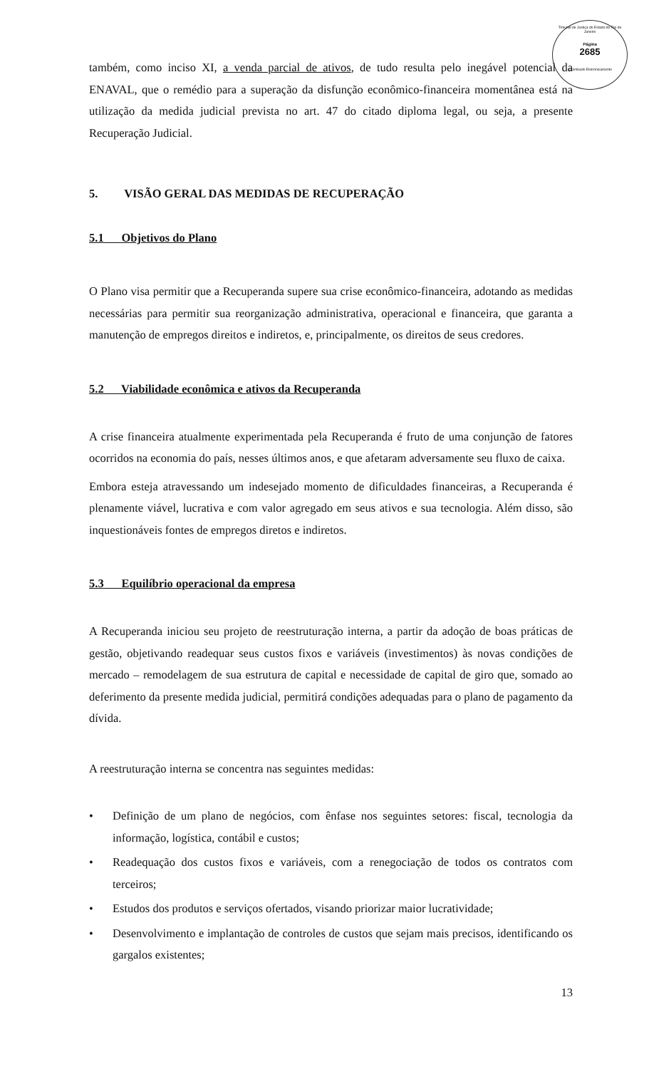Tribunal de Justiça do Estado do Rio de Janeiro
Página
2685
Carimbado Eletronicamente
também, como inciso XI, a venda parcial de ativos, de tudo resulta pelo inegável potencial da ENAVAL, que o remédio para a superação da disfunção econômico-financeira momentânea está na utilização da medida judicial prevista no art. 47 do citado diploma legal, ou seja, a presente Recuperação Judicial.
5. VISÃO GERAL DAS MEDIDAS DE RECUPERAÇÃO
5.1 Objetivos do Plano
O Plano visa permitir que a Recuperanda supere sua crise econômico-financeira, adotando as medidas necessárias para permitir sua reorganização administrativa, operacional e financeira, que garanta a manutenção de empregos direitos e indiretos, e, principalmente, os direitos de seus credores.
5.2 Viabilidade econômica e ativos da Recuperanda
A crise financeira atualmente experimentada pela Recuperanda é fruto de uma conjunção de fatores ocorridos na economia do país, nesses últimos anos, e que afetaram adversamente seu fluxo de caixa.
Embora esteja atravessando um indesejado momento de dificuldades financeiras, a Recuperanda é plenamente viável, lucrativa e com valor agregado em seus ativos e sua tecnologia. Além disso, são inquestionáveis fontes de empregos diretos e indiretos.
5.3 Equilíbrio operacional da empresa
A Recuperanda iniciou seu projeto de reestruturação interna, a partir da adoção de boas práticas de gestão, objetivando readequar seus custos fixos e variáveis (investimentos) às novas condições de mercado – remodelagem de sua estrutura de capital e necessidade de capital de giro que, somado ao deferimento da presente medida judicial, permitirá condições adequadas para o plano de pagamento da dívida.
A reestruturação interna se concentra nas seguintes medidas:
• Definição de um plano de negócios, com ênfase nos seguintes setores: fiscal, tecnologia da informação, logística, contábil e custos;
• Readequação dos custos fixos e variáveis, com a renegociação de todos os contratos com terceiros;
• Estudos dos produtos e serviços ofertados, visando priorizar maior lucratividade;
• Desenvolvimento e implantação de controles de custos que sejam mais precisos, identificando os gargalos existentes;
13